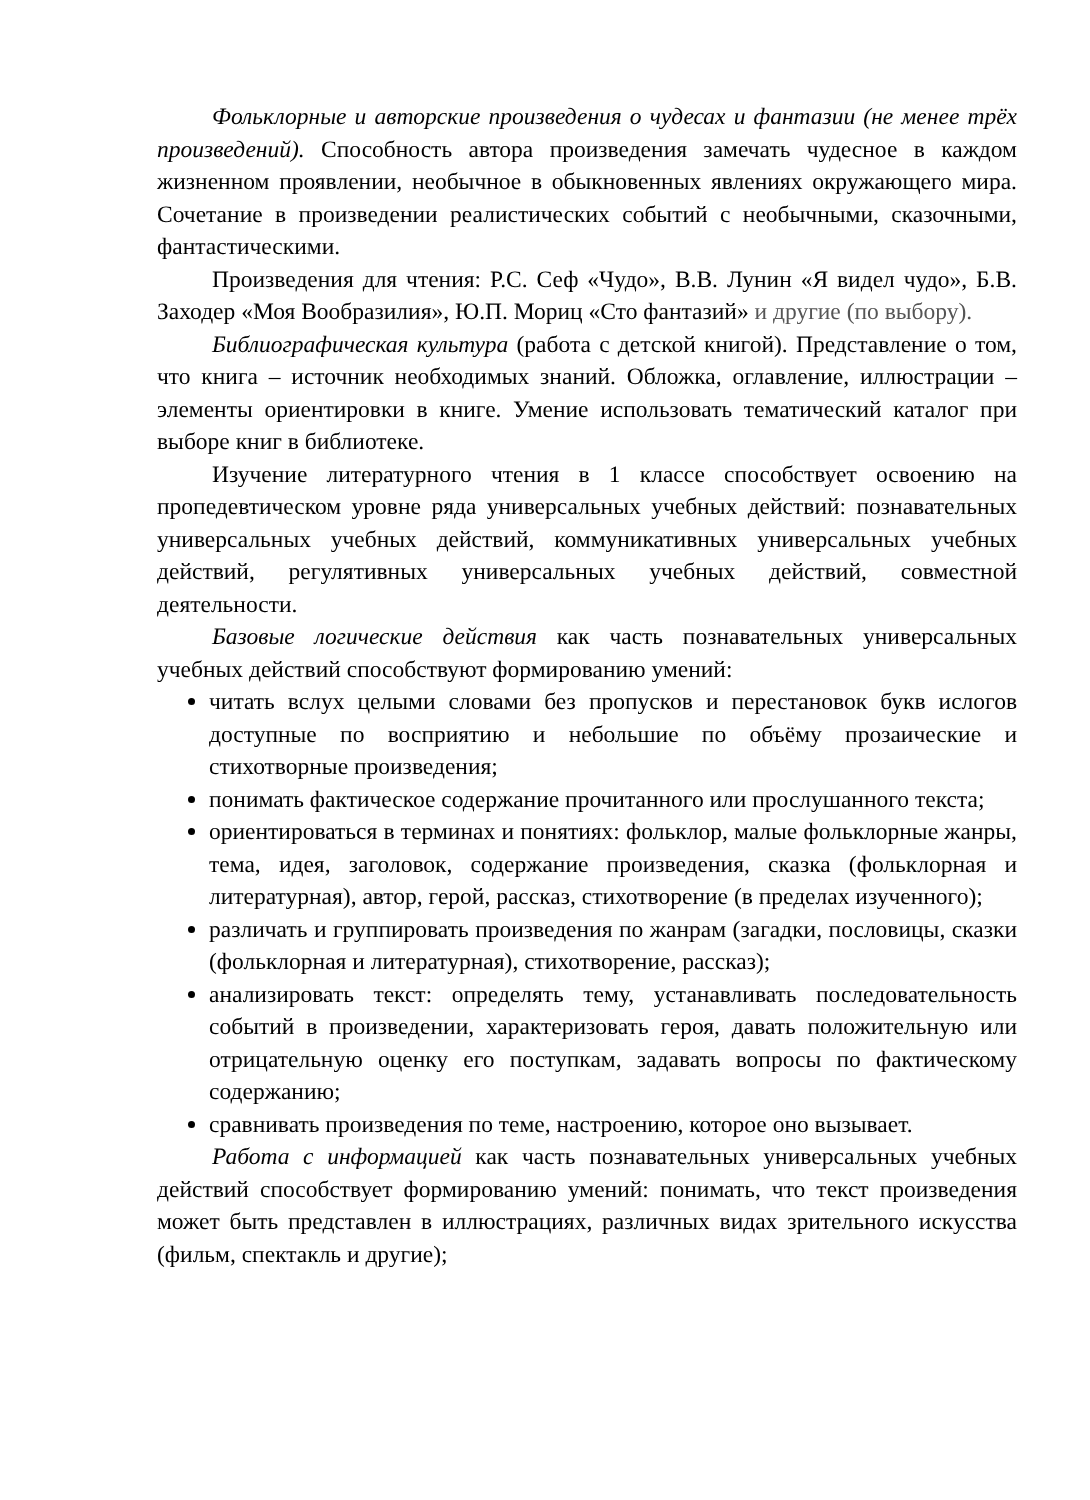Фольклорные и авторские произведения о чудесах и фантазии (не менее трёх произведений). Способность автора произведения замечать чудесное в каждом жизненном проявлении, необычное в обыкновенных явлениях окружающего мира. Сочетание в произведении реалистических событий с необычными, сказочными, фантастическими.
Произведения для чтения: Р.С. Сеф «Чудо», В.В. Лунин «Я видел чудо», Б.В. Заходер «Моя Вообразилия», Ю.П. Мориц «Сто фантазий» и другие (по выбору).
Библиографическая культура (работа с детской книгой). Представление о том, что книга – источник необходимых знаний. Обложка, оглавление, иллюстрации – элементы ориентировки в книге. Умение использовать тематический каталог при выборе книг в библиотеке.
Изучение литературного чтения в 1 классе способствует освоению на пропедевтическом уровне ряда универсальных учебных действий: познавательных универсальных учебных действий, коммуникативных универсальных учебных действий, регулятивных универсальных учебных действий, совместной деятельности.
Базовые логические действия как часть познавательных универсальных учебных действий способствуют формированию умений:
читать вслух целыми словами без пропусков и перестановок букв ислогов доступные по восприятию и небольшие по объёму прозаические и стихотворные произведения;
понимать фактическое содержание прочитанного или прослушанного текста;
ориентироваться в терминах и понятиях: фольклор, малые фольклорные жанры, тема, идея, заголовок, содержание произведения, сказка (фольклорная и литературная), автор, герой, рассказ, стихотворение (в пределах изученного);
различать и группировать произведения по жанрам (загадки, пословицы, сказки (фольклорная и литературная), стихотворение, рассказ);
анализировать текст: определять тему, устанавливать последовательность событий в произведении, характеризовать героя, давать положительную или отрицательную оценку его поступкам, задавать вопросы по фактическому содержанию;
сравнивать произведения по теме, настроению, которое оно вызывает.
Работа с информацией как часть познавательных универсальных учебных действий способствует формированию умений: понимать, что текст произведения может быть представлен в иллюстрациях, различных видах зрительного искусства (фильм, спектакль и другие);